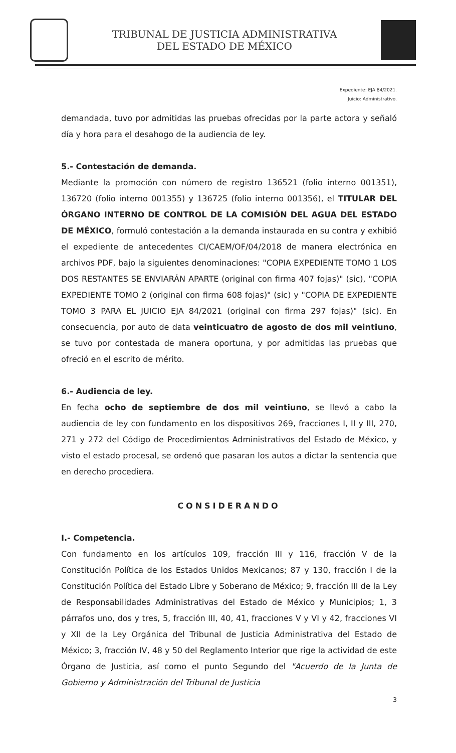TRIBUNAL DE JUSTICIA ADMINISTRATIVA
DEL ESTADO DE MÉXICO
Expediente: EJA 84/2021.
Juicio: Administrativo.
demandada, tuvo por admitidas las pruebas ofrecidas por la parte actora y señaló día y hora para el desahogo de la audiencia de ley.
5.- Contestación de demanda.
Mediante la promoción con número de registro 136521 (folio interno 001351), 136720 (folio interno 001355) y 136725 (folio interno 001356), el TITULAR DEL ÓRGANO INTERNO DE CONTROL DE LA COMISIÓN DEL AGUA DEL ESTADO DE MÉXICO, formuló contestación a la demanda instaurada en su contra y exhibió el expediente de antecedentes CI/CAEM/OF/04/2018 de manera electrónica en archivos PDF, bajo la siguientes denominaciones: "COPIA EXPEDIENTE TOMO 1 LOS DOS RESTANTES SE ENVIARÁN APARTE (original con firma 407 fojas)" (sic), "COPIA EXPEDIENTE TOMO 2 (original con firma 608 fojas)" (sic) y "COPIA DE EXPEDIENTE TOMO 3 PARA EL JUICIO EJA 84/2021 (original con firma 297 fojas)" (sic). En consecuencia, por auto de data veinticuatro de agosto de dos mil veintiuno, se tuvo por contestada de manera oportuna, y por admitidas las pruebas que ofreció en el escrito de mérito.
6.- Audiencia de ley.
En fecha ocho de septiembre de dos mil veintiuno, se llevó a cabo la audiencia de ley con fundamento en los dispositivos 269, fracciones I, II y III, 270, 271 y 272 del Código de Procedimientos Administrativos del Estado de México, y visto el estado procesal, se ordenó que pasaran los autos a dictar la sentencia que en derecho procediera.
CONSIDERANDO
I.- Competencia.
Con fundamento en los artículos 109, fracción III y 116, fracción V de la Constitución Política de los Estados Unidos Mexicanos; 87 y 130, fracción I de la Constitución Política del Estado Libre y Soberano de México; 9, fracción III de la Ley de Responsabilidades Administrativas del Estado de México y Municipios; 1, 3 párrafos uno, dos y tres, 5, fracción III, 40, 41, fracciones V y VI y 42, fracciones VI y XII de la Ley Orgánica del Tribunal de Justicia Administrativa del Estado de México; 3, fracción IV, 48 y 50 del Reglamento Interior que rige la actividad de este Órgano de Justicia, así como el punto Segundo del "Acuerdo de la Junta de Gobierno y Administración del Tribunal de Justicia
3